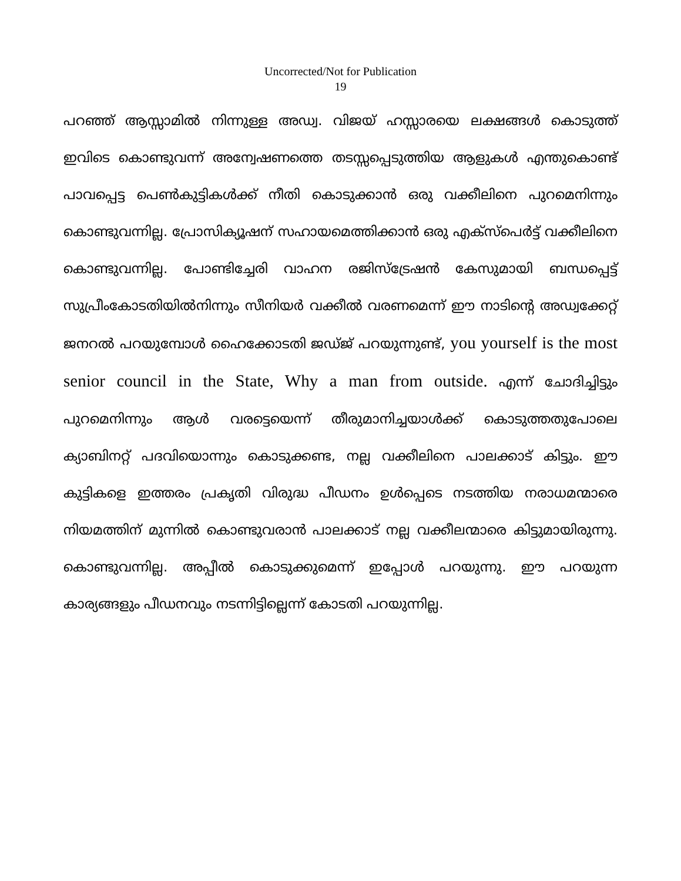Uncorrected/Not for Publication
19
പറഞ്ഞ് ആസ്സാമിൽ നിന്നുള്ള അഡ്വ. വിജയ് ഹസ്സാരയെ ലക്ഷങ്ങൾ കൊടുത്ത് ഇവിടെ കൊണ്ടുവന്ന് അന്വേഷണത്തെ തടസ്സപ്പെടുത്തിയ ആളുകൾ എന്തുകൊണ്ട് പാവപ്പെട്ട പെൺകുട്ടികൾക്ക് നീതി കൊടുക്കാൻ ഒരു വക്കീലിനെ പുറമെനിന്നും കൊണ്ടുവന്നില്ല. പ്രോസിക്യൂഷന് സഹായമെത്തിക്കാൻ ഒരു എക്സ്പെർട്ട് വക്കീലിനെ കൊണ്ടുവന്നില്ല. പോണ്ടിച്ചേരി വാഹന രജിസ്ട്രേഷൻ കേസുമായി ബന്ധപ്പെട്ട് സുപ്രീംകോടതിയിൽനിന്നും സീനിയർ വക്കീൽ വരണമെന്ന് ഈ നാടിന്റെ അഡ്വക്കേറ്റ് ജനറൽ പറയുമ്പോൾ ഹൈക്കോടതി ജഡ്ജ് പറയുന്നുണ്ട്, you yourself is the most senior council in the State, Why a man from outside. എന്ന് ചോദിച്ചിട്ടും പുറമെനിന്നും ആൾ വരട്ടെയെന്ന് തീരുമാനിച്ചയാൾക്ക് കൊടുത്തതുപോലെ ക്യാബിനറ്റ് പദവിയൊന്നും കൊടുക്കണ്ട, നല്ല വക്കീലിനെ പാലക്കാട് കിട്ടും. ഈ കുട്ടികളെ ഇത്തരം പ്രകൃതി വിരുദ്ധ പീഡനം ഉൾപ്പെടെ നടത്തിയ നരാധമന്മാരെ നിയമത്തിന് മുന്നിൽ കൊണ്ടുവരാൻ പാലക്കാട് നല്ല വക്കീലന്മാരെ കിട്ടുമായിരുന്നു. കൊണ്ടുവന്നില്ല. അപ്പീൽ കൊടുക്കുമെന്ന് ഇപ്പോൾ പറയുന്നു. ഈ പറയുന്ന കാര്യങ്ങളും പീഡനവും നടന്നിട്ടില്ലെന്ന് കോടതി പറയുന്നില്ല.